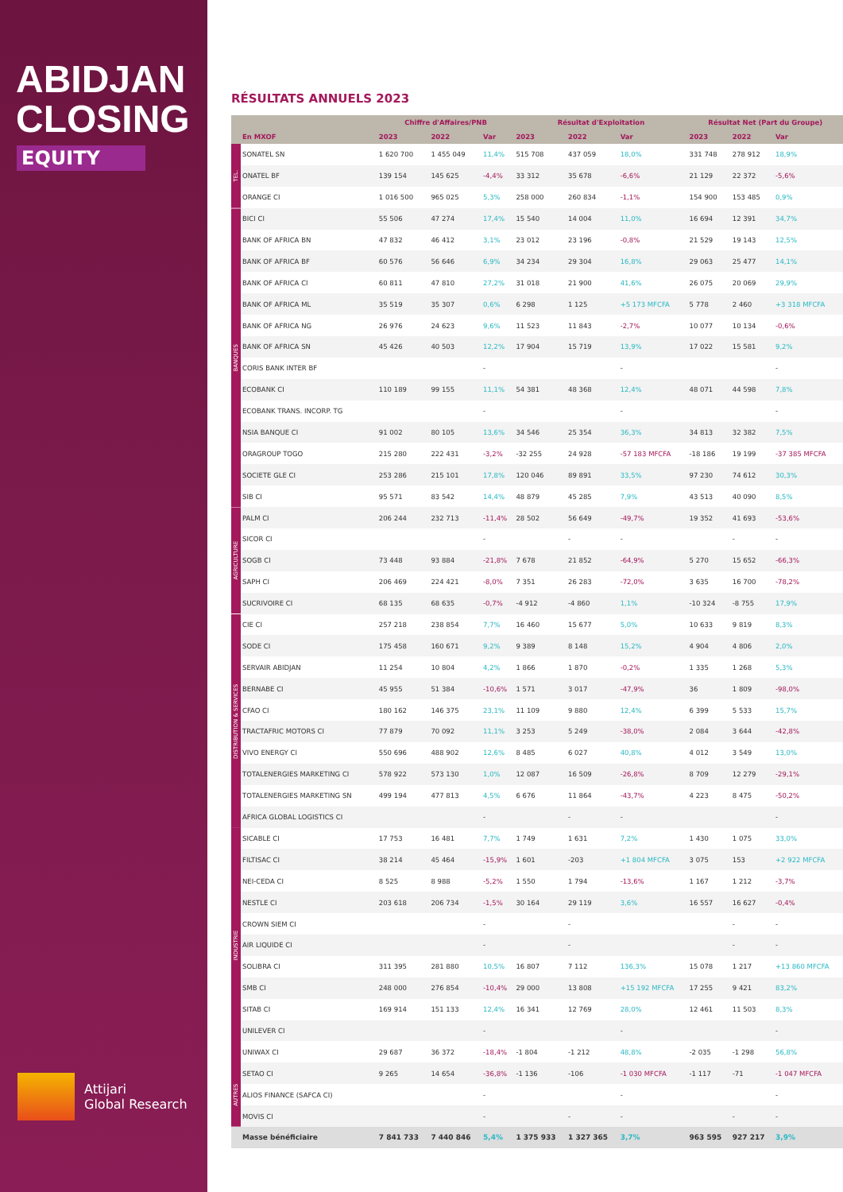ABIDJAN
CLOSING
EQUITY
Attijari
Global Research
RÉSULTATS ANNUELS 2023
| | | Chiffre d'Affaires/PNB | | | Résultat d'Exploitation | | | Résultat Net (Part du Groupe) | | |
| --- | --- | --- | --- | --- | --- | --- | --- | --- | --- | --- |
| | En MXOF | 2023 | 2022 | Var | 2023 | 2022 | Var | 2023 | 2022 | Var |
| TEL. | SONATEL SN | 1 620 700 | 1 455 049 | 11,4% | 515 708 | 437 059 | 18,0% | 331 748 | 278 912 | 18,9% |
| | ONATEL BF | 139 154 | 145 625 | -4,4% | 33 312 | 35 678 | -6,6% | 21 129 | 22 372 | -5,6% |
| | ORANGE CI | 1 016 500 | 965 025 | 5,3% | 258 000 | 260 834 | -1,1% | 154 900 | 153 485 | 0,9% |
| BANQUES | BICI CI | 55 506 | 47 274 | 17,4% | 15 540 | 14 004 | 11,0% | 16 694 | 12 391 | 34,7% |
| | BANK OF AFRICA BN | 47 832 | 46 412 | 3,1% | 23 012 | 23 196 | -0,8% | 21 529 | 19 143 | 12,5% |
| | BANK OF AFRICA BF | 60 576 | 56 646 | 6,9% | 34 234 | 29 304 | 16,8% | 29 063 | 25 477 | 14,1% |
| | BANK OF AFRICA CI | 60 811 | 47 810 | 27,2% | 31 018 | 21 900 | 41,6% | 26 075 | 20 069 | 29,9% |
| | BANK OF AFRICA ML | 35 519 | 35 307 | 0,6% | 6 298 | 1 125 | +5 173 MFCFA | 5 778 | 2 460 | +3 318 MFCFA |
| | BANK OF AFRICA NG | 26 976 | 24 623 | 9,6% | 11 523 | 11 843 | -2,7% | 10 077 | 10 134 | -0,6% |
| | BANK OF AFRICA SN | 45 426 | 40 503 | 12,2% | 17 904 | 15 719 | 13,9% | 17 022 | 15 581 | 9,2% |
| | CORIS BANK INTER BF | | | - | | | - | | | - |
| | ECOBANK CI | 110 189 | 99 155 | 11,1% | 54 381 | 48 368 | 12,4% | 48 071 | 44 598 | 7,8% |
| | ECOBANK TRANS. INCORP. TG | | | - | | | - | | | - |
| | NSIA BANQUE CI | 91 002 | 80 105 | 13,6% | 34 546 | 25 354 | 36,3% | 34 813 | 32 382 | 7,5% |
| | ORAGROUP TOGO | 215 280 | 222 431 | -3,2% | -32 255 | 24 928 | -57 183 MFCFA | -18 186 | 19 199 | -37 385 MFCFA |
| | SOCIETE GLE CI | 253 286 | 215 101 | 17,8% | 120 046 | 89 891 | 33,5% | 97 230 | 74 612 | 30,3% |
| | SIB CI | 95 571 | 83 542 | 14,4% | 48 879 | 45 285 | 7,9% | 43 513 | 40 090 | 8,5% |
| AGRICULTURE | PALM CI | 206 244 | 232 713 | -11,4% | 28 502 | 56 649 | -49,7% | 19 352 | 41 693 | -53,6% |
| | SICOR CI | | | - | | - | - | | - | - |
| | SOGB CI | 73 448 | 93 884 | -21,8% | 7 678 | 21 852 | -64,9% | 5 270 | 15 652 | -66,3% |
| | SAPH CI | 206 469 | 224 421 | -8,0% | 7 351 | 26 283 | -72,0% | 3 635 | 16 700 | -78,2% |
| | SUCRIVOIRE CI | 68 135 | 68 635 | -0,7% | -4 912 | -4 860 | 1,1% | -10 324 | -8 755 | 17,9% |
| DISTRIBUTION & SERVICES | CIE CI | 257 218 | 238 854 | 7,7% | 16 460 | 15 677 | 5,0% | 10 633 | 9 819 | 8,3% |
| | SODE CI | 175 458 | 160 671 | 9,2% | 9 389 | 8 148 | 15,2% | 4 904 | 4 806 | 2,0% |
| | SERVAIR ABIDJAN | 11 254 | 10 804 | 4,2% | 1 866 | 1 870 | -0,2% | 1 335 | 1 268 | 5,3% |
| | BERNABE CI | 45 955 | 51 384 | -10,6% | 1 571 | 3 017 | -47,9% | 36 | 1 809 | -98,0% |
| | CFAO CI | 180 162 | 146 375 | 23,1% | 11 109 | 9 880 | 12,4% | 6 399 | 5 533 | 15,7% |
| | TRACTAFRIC MOTORS CI | 77 879 | 70 092 | 11,1% | 3 253 | 5 249 | -38,0% | 2 084 | 3 644 | -42,8% |
| | VIVO ENERGY CI | 550 696 | 488 902 | 12,6% | 8 485 | 6 027 | 40,8% | 4 012 | 3 549 | 13,0% |
| | TOTALENERGIES MARKETING CI | 578 922 | 573 130 | 1,0% | 12 087 | 16 509 | -26,8% | 8 709 | 12 279 | -29,1% |
| | TOTALENERGIES MARKETING SN | 499 194 | 477 813 | 4,5% | 6 676 | 11 864 | -43,7% | 4 223 | 8 475 | -50,2% |
| | AFRICA GLOBAL LOGISTICS CI | | | - | | - | - | | | - |
| INDUSTRIE | SICABLE CI | 17 753 | 16 481 | 7,7% | 1 749 | 1 631 | 7,2% | 1 430 | 1 075 | 33,0% |
| | FILTISAC CI | 38 214 | 45 464 | -15,9% | 1 601 | -203 | +1 804 MFCFA | 3 075 | 153 | +2 922 MFCFA |
| | NEI-CEDA CI | 8 525 | 8 988 | -5,2% | 1 550 | 1 794 | -13,6% | 1 167 | 1 212 | -3,7% |
| | NESTLE CI | 203 618 | 206 734 | -1,5% | 30 164 | 29 119 | 3,6% | 16 557 | 16 627 | -0,4% |
| | CROWN SIEM CI | | | - | | - | | | - | - |
| | AIR LIQUIDE CI | | | - | | - | | | - | - |
| | SOLIBRA CI | 311 395 | 281 880 | 10,5% | 16 807 | 7 112 | 136,3% | 15 078 | 1 217 | +13 860 MFCFA |
| | SMB CI | 248 000 | 276 854 | -10,4% | 29 000 | 13 808 | +15 192 MFCFA | 17 255 | 9 421 | 83,2% |
| | SITAB CI | 169 914 | 151 133 | 12,4% | 16 341 | 12 769 | 28,0% | 12 461 | 11 503 | 8,3% |
| | UNILEVER CI | | | - | | | - | | | - |
| | UNIWAX CI | 29 687 | 36 372 | -18,4% | -1 804 | -1 212 | 48,8% | -2 035 | -1 298 | 56,8% |
| AUTRES | SETAO CI | 9 265 | 14 654 | -36,8% | -1 136 | -106 | -1 030 MFCFA | -1 117 | -71 | -1 047 MFCFA |
| | ALIOS FINANCE (SAFCA CI) | | | - | | | - | | | - |
| | MOVIS CI | | | - | | - | - | | - | - |
| | Masse bénéficiaire | 7 841 733 | 7 440 846 | 5,4% | 1 375 933 | 1 327 365 | 3,7% | 963 595 | 927 217 | 3,9% |